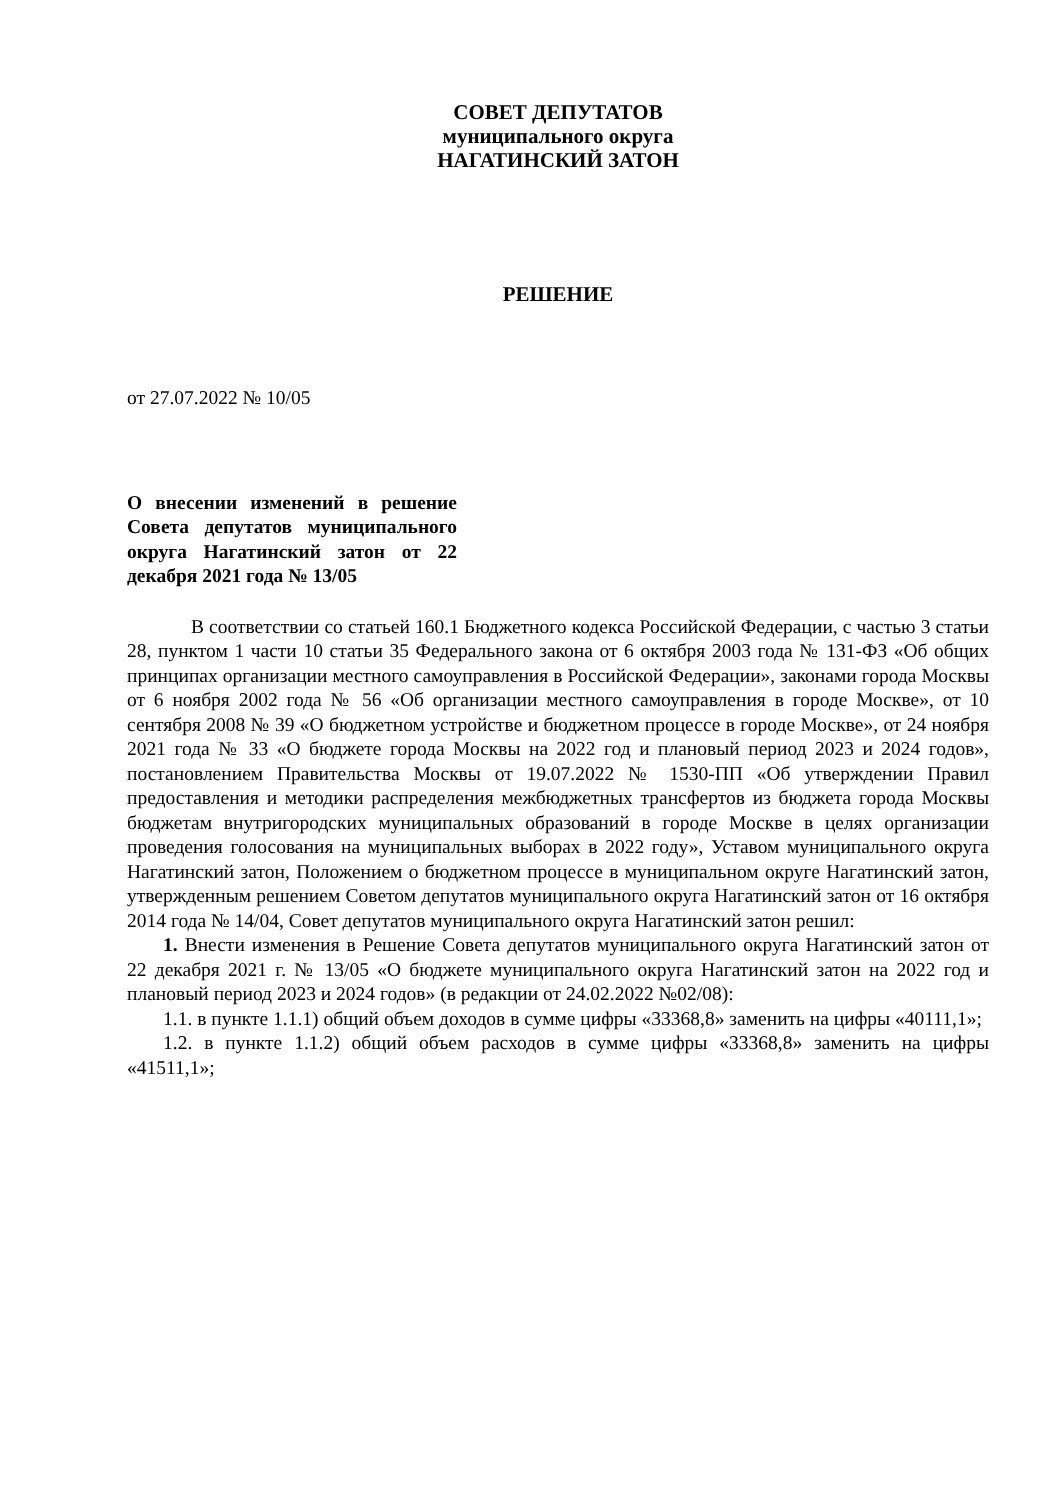СОВЕТ ДЕПУТАТОВ
муниципального округа
НАГАТИНСКИЙ ЗАТОН
РЕШЕНИЕ
от 27.07.2022 № 10/05
О внесении изменений в решение Совета депутатов муниципального округа Нагатинский затон от 22 декабря 2021 года № 13/05
В соответствии со статьей 160.1 Бюджетного кодекса Российской Федерации, с частью 3 статьи 28, пунктом 1 части 10 статьи 35 Федерального закона от 6 октября 2003 года № 131-ФЗ «Об общих принципах организации местного самоуправления в Российской Федерации», законами города Москвы от 6 ноября 2002 года № 56 «Об организации местного самоуправления в городе Москве», от 10 сентября 2008 № 39 «О бюджетном устройстве и бюджетном процессе в городе Москве», от 24 ноября 2021 года № 33 «О бюджете города Москвы на 2022 год и плановый период 2023 и 2024 годов», постановлением Правительства Москвы от 19.07.2022 № 1530-ПП «Об утверждении Правил предоставления и методики распределения межбюджетных трансфертов из бюджета города Москвы бюджетам внутригородских муниципальных образований в городе Москве в целях организации проведения голосования на муниципальных выборах в 2022 году», Уставом муниципального округа Нагатинский затон, Положением о бюджетном процессе в муниципальном округе Нагатинский затон, утвержденным решением Советом депутатов муниципального округа Нагатинский затон от 16 октября 2014 года № 14/04, Совет депутатов муниципального округа Нагатинский затон решил:
1. Внести изменения в Решение Совета депутатов муниципального округа Нагатинский затон от 22 декабря 2021 г. № 13/05 «О бюджете муниципального округа Нагатинский затон на 2022 год и плановый период 2023 и 2024 годов» (в редакции от 24.02.2022 №02/08):
1.1. в пункте 1.1.1) общий объем доходов в сумме цифры «33368,8» заменить на цифры «40111,1»;
1.2. в пункте 1.1.2) общий объем расходов в сумме цифры «33368,8» заменить на цифры «41511,1»;